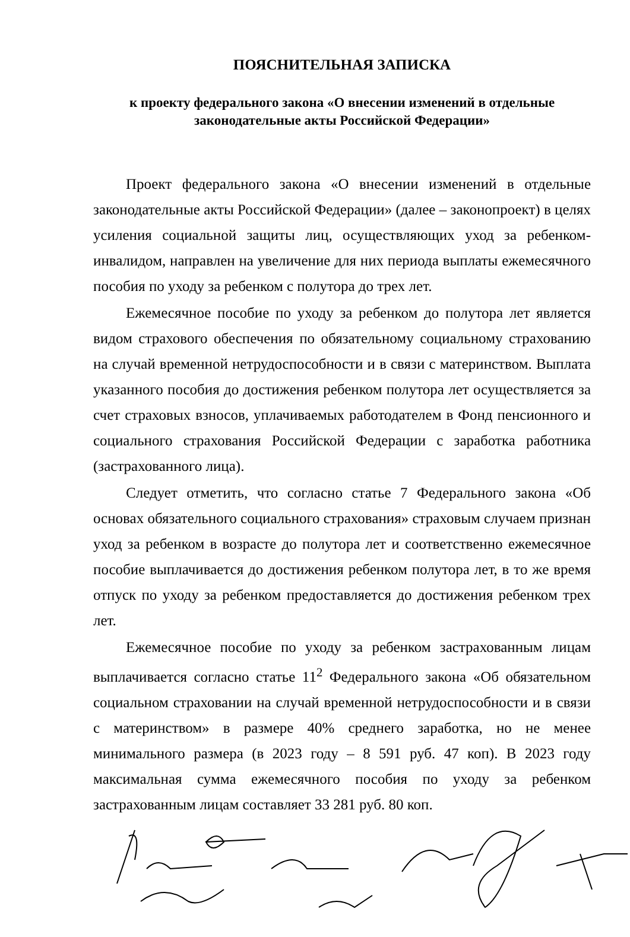ПОЯСНИТЕЛЬНАЯ ЗАПИСКА
к проекту федерального закона «О внесении изменений в отдельные законодательные акты Российской Федерации»
Проект федерального закона «О внесении изменений в отдельные законодательные акты Российской Федерации» (далее – законопроект) в целях усиления социальной защиты лиц, осуществляющих уход за ребенком-инвалидом, направлен на увеличение для них периода выплаты ежемесячного пособия по уходу за ребенком с полутора до трех лет.
Ежемесячное пособие по уходу за ребенком до полутора лет является видом страхового обеспечения по обязательному социальному страхованию на случай временной нетрудоспособности и в связи с материнством. Выплата указанного пособия до достижения ребенком полутора лет осуществляется за счет страховых взносов, уплачиваемых работодателем в Фонд пенсионного и социального страхования Российской Федерации с заработка работника (застрахованного лица).
Следует отметить, что согласно статье 7 Федерального закона «Об основах обязательного социального страхования» страховым случаем признан уход за ребенком в возрасте до полутора лет и соответственно ежемесячное пособие выплачивается до достижения ребенком полутора лет, в то же время отпуск по уходу за ребенком предоставляется до достижения ребенком трех лет.
Ежемесячное пособие по уходу за ребенком застрахованным лицам выплачивается согласно статье 11<sup>2</sup> Федерального закона «Об обязательном социальном страховании на случай временной нетрудоспособности и в связи с материнством» в размере 40% среднего заработка, но не менее минимального размера (в 2023 году – 8 591 руб. 47 коп). В 2023 году максимальная сумма ежемесячного пособия по уходу за ребенком застрахованным лицам составляет 33 281 руб. 80 коп.